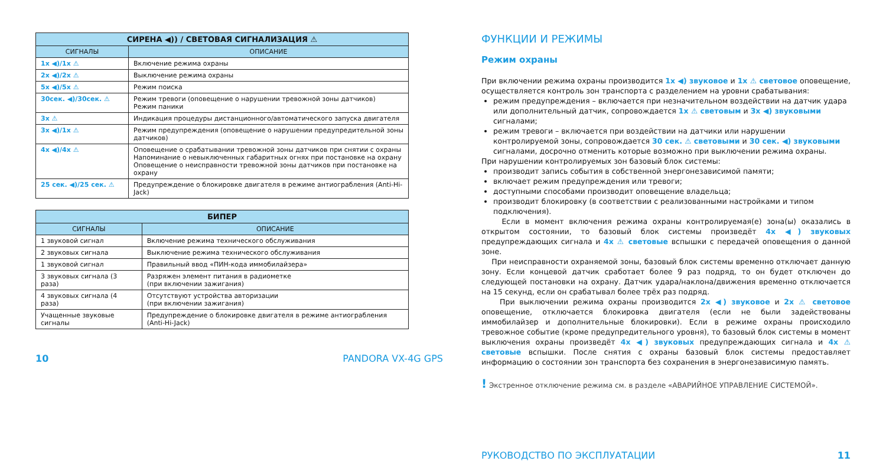| СИРЕНА ◀)) / СВЕТОВАЯ СИГНАЛИЗАЦИЯ ⚠ | |
| --- | --- |
| СИГНАЛЫ | ОПИСАНИЕ |
| 1x ◀)/1x ⚠ | Включение режима охраны |
| 2x ◀)/2x ⚠ | Выключение режима охраны |
| 5x ◀)/5x ⚠ | Режим поиска |
| 30сек. ◀)/30сек. ⚠ | Режим тревоги (оповещение о нарушении тревожной зоны датчиков) Режим паники |
| 3x ⚠ | Индикация процедуры дистанционного/автоматического запуска двигателя |
| 3x ◀)/1x ⚠ | Режим предупреждения (оповещение о нарушении предупредительной зоны датчиков) |
| 4x ◀)/4x ⚠ | Оповещение о срабатывании тревожной зоны датчиков при снятии с охраны Напоминание о невыключенных габаритных огнях при постановке на охрану Оповещение о неисправности тревожной зоны датчиков при постановке на охрану |
| 25 сек. ◀)/25 сек. ⚠ | Предупреждение о блокировке двигателя в режиме антиограбления (Anti-Hi-Jack) |
| БИПЕР | |
| --- | --- |
| СИГНАЛЫ | ОПИСАНИЕ |
| 1 звуковой сигнал | Включение режима технического обслуживания |
| 2 звуковых сигнала | Выключение режима технического обслуживания |
| 1 звуковой сигнал | Правильный ввод «ПИН-кода иммобилайзера» |
| 3 звуковых сигнала (3 раза) | Разряжен элемент питания в радиометке (при включении зажигания) |
| 4 звуковых сигнала (4 раза) | Отсутствуют устройства авторизации (при включении зажигания) |
| Учащенные звуковые сигналы | Предупреждение о блокировке двигателя в режиме антиограбления (Anti-Hi-Jack) |
10 PANDORA VX-4G GPS
ФУНКЦИИ И РЕЖИМЫ
Режим охраны
При включении режима охраны производится 1x ◀) звуковое и 1x ⚠ световое оповещение, осуществляется контроль зон транспорта с разделением на уровни срабатывания:
режим предупреждения – включается при незначительном воздействии на датчик удара или дополнительный датчик, сопровождается 1x ⚠ световым и 3x ◀) звуковыми сигналами;
режим тревоги – включается при воздействии на датчики или нарушении контролируемой зоны, сопровождается 30 сек. ⚠ световыми и 30 сек. ◀) звуковыми сигналами, досрочно отменить которые возможно при выключении режима охраны.
При нарушении контролируемых зон базовый блок системы:
производит запись события в собственной энергонезависимой памяти;
включает режим предупреждения или тревоги;
доступными способами производит оповещение владельца;
производит блокировку (в соответствии с реализованными настройками и типом подключения).
Если в момент включения режима охраны контролируемая(е) зона(ы) оказались в открытом состоянии, то базовый блок системы произведёт 4x ◀) звуковых предупреждающих сигнала и 4x ⚠ световые вспышки с передачей оповещения о данной зоне.
При неисправности охраняемой зоны, базовый блок системы временно отключает данную зону. Если концевой датчик сработает более 9 раз подряд, то он будет отключен до следующей постановки на охрану. Датчик удара/наклона/движения временно отключается на 15 секунд, если он срабатывал более трёх раз подряд.
При выключении режима охраны производится 2x ◀) звуковое и 2x ⚠ световое оповещение, отключается блокировка двигателя (если не были задействованы иммобилайзер и дополнительные блокировки). Если в режиме охраны происходило тревожное событие (кроме предупредительного уровня), то базовый блок системы в момент выключения охраны произведёт 4x ◀) звуковых предупреждающих сигнала и 4x ⚠ световые вспышки. После снятия с охраны базовый блок системы предоставляет информацию о состоянии зон транспорта без сохранения в энергонезависимую память.
! Экстренное отключение режима см. в разделе «АВАРИЙНОЕ УПРАВЛЕНИЕ СИСТЕМОЙ».
РУКОВОДСТВО ПО ЭКСПЛУАТАЦИИ 11